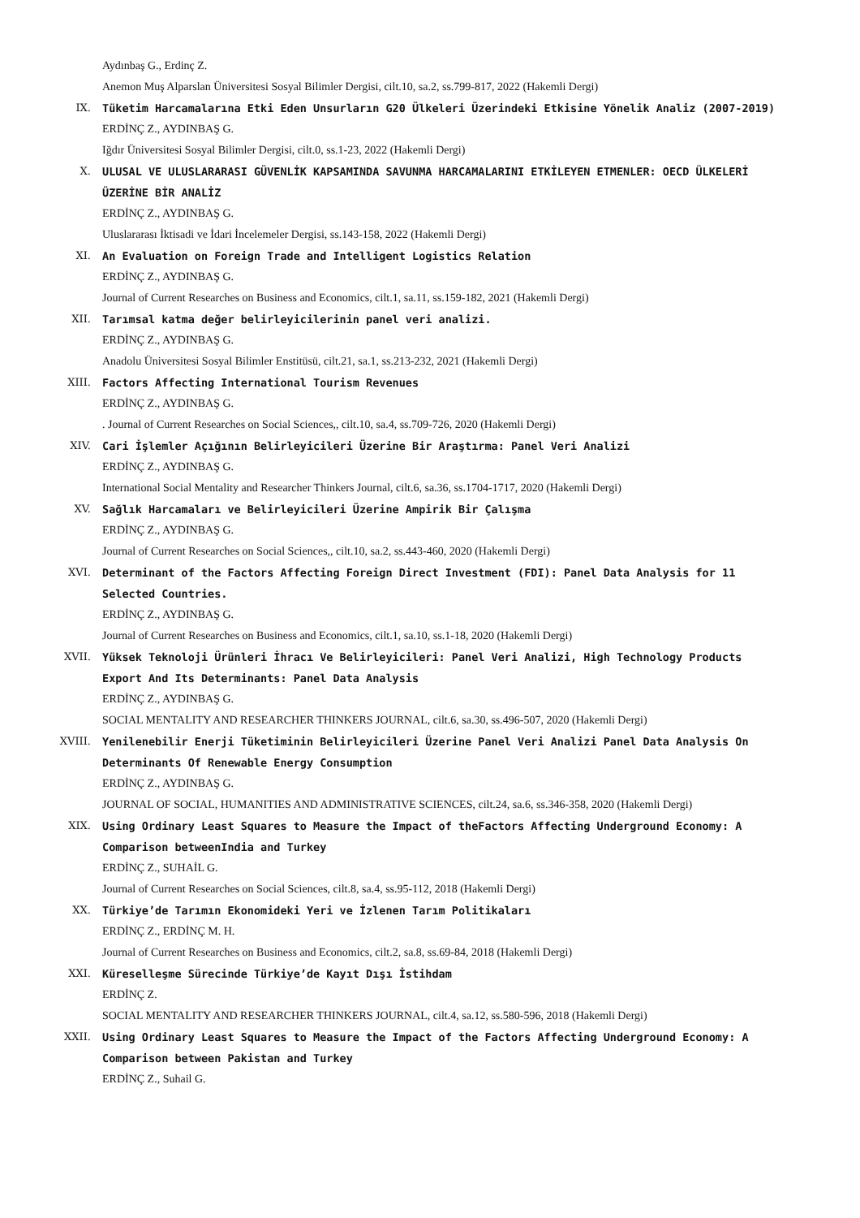Aydınbaş G., Erdinç Z.
Anemon Muş Alparslan Üniversitesi Sosyal Bilimler Dergisi, cilt.10, sa.2, ss.799-817, 2022 (Hakemli Dergi)
IX. Tüketim Harcamalarına Etki Eden Unsurların G20 Ülkeleri Üzerindeki Etkisine Yönelik Analiz (2007-2019)
ERDİNÇ Z., AYDINBAŞ G.
Iğdır Üniversitesi Sosyal Bilimler Dergisi, cilt.0, ss.1-23, 2022 (Hakemli Dergi)
X. ULUSAL VE ULUSLARARASI GÜVENLİK KAPSAMINDA SAVUNMA HARCAMALARINI ETKİLEYEN ETMENLER: OECD ÜLKELERİ ÜZERİNE BİR ANALİZ
ERDİNÇ Z., AYDINBAŞ G.
Uluslararası İktisadi ve İdari İncelemeler Dergisi, ss.143-158, 2022 (Hakemli Dergi)
XI. An Evaluation on Foreign Trade and Intelligent Logistics Relation
ERDİNÇ Z., AYDINBAŞ G.
Journal of Current Researches on Business and Economics, cilt.1, sa.11, ss.159-182, 2021 (Hakemli Dergi)
XII. Tarımsal katma değer belirleyicilerinin panel veri analizi.
ERDİNÇ Z., AYDINBAŞ G.
Anadolu Üniversitesi Sosyal Bilimler Enstitüsü, cilt.21, sa.1, ss.213-232, 2021 (Hakemli Dergi)
XIII. Factors Affecting International Tourism Revenues
ERDİNÇ Z., AYDINBAŞ G.
. Journal of Current Researches on Social Sciences,, cilt.10, sa.4, ss.709-726, 2020 (Hakemli Dergi)
XIV. Cari İşlemler Açığının Belirleyicileri Üzerine Bir Araştırma: Panel Veri Analizi
ERDİNÇ Z., AYDINBAŞ G.
International Social Mentality and Researcher Thinkers Journal, cilt.6, sa.36, ss.1704-1717, 2020 (Hakemli Dergi)
XV. Sağlık Harcamaları ve Belirleyicileri Üzerine Ampirik Bir Çalışma
ERDİNÇ Z., AYDINBAŞ G.
Journal of Current Researches on Social Sciences,, cilt.10, sa.2, ss.443-460, 2020 (Hakemli Dergi)
XVI. Determinant of the Factors Affecting Foreign Direct Investment (FDI): Panel Data Analysis for 11 Selected Countries.
ERDİNÇ Z., AYDINBAŞ G.
Journal of Current Researches on Business and Economics, cilt.1, sa.10, ss.1-18, 2020 (Hakemli Dergi)
XVII. Yüksek Teknoloji Ürünleri İhracı Ve Belirleyicileri: Panel Veri Analizi, High Technology Products Export And Its Determinants: Panel Data Analysis
ERDİNÇ Z., AYDINBAŞ G.
SOCIAL MENTALITY AND RESEARCHER THINKERS JOURNAL, cilt.6, sa.30, ss.496-507, 2020 (Hakemli Dergi)
XVIII. Yenilenebilir Enerji Tüketiminin Belirleyicileri Üzerine Panel Veri Analizi Panel Data Analysis On Determinants Of Renewable Energy Consumption
ERDİNÇ Z., AYDINBAŞ G.
JOURNAL OF SOCIAL, HUMANITIES AND ADMINISTRATIVE SCIENCES, cilt.24, sa.6, ss.346-358, 2020 (Hakemli Dergi)
XIX. Using Ordinary Least Squares to Measure the Impact of theFactors Affecting Underground Economy: A Comparison betweenIndia and Turkey
ERDİNÇ Z., SUHAİL G.
Journal of Current Researches on Social Sciences, cilt.8, sa.4, ss.95-112, 2018 (Hakemli Dergi)
XX. Türkiye’de Tarımın Ekonomideki Yeri ve İzlenen Tarım Politikaları
ERDİNÇ Z., ERDİNÇ M. H.
Journal of Current Researches on Business and Economics, cilt.2, sa.8, ss.69-84, 2018 (Hakemli Dergi)
XXI. Küreselleşme Sürecinde Türkiye’de Kayıt Dışı İstihdam
ERDİNÇ Z.
SOCIAL MENTALITY AND RESEARCHER THINKERS JOURNAL, cilt.4, sa.12, ss.580-596, 2018 (Hakemli Dergi)
XXII. Using Ordinary Least Squares to Measure the Impact of the Factors Affecting Underground Economy: A Comparison between Pakistan and Turkey
ERDİNÇ Z., Suhail G.